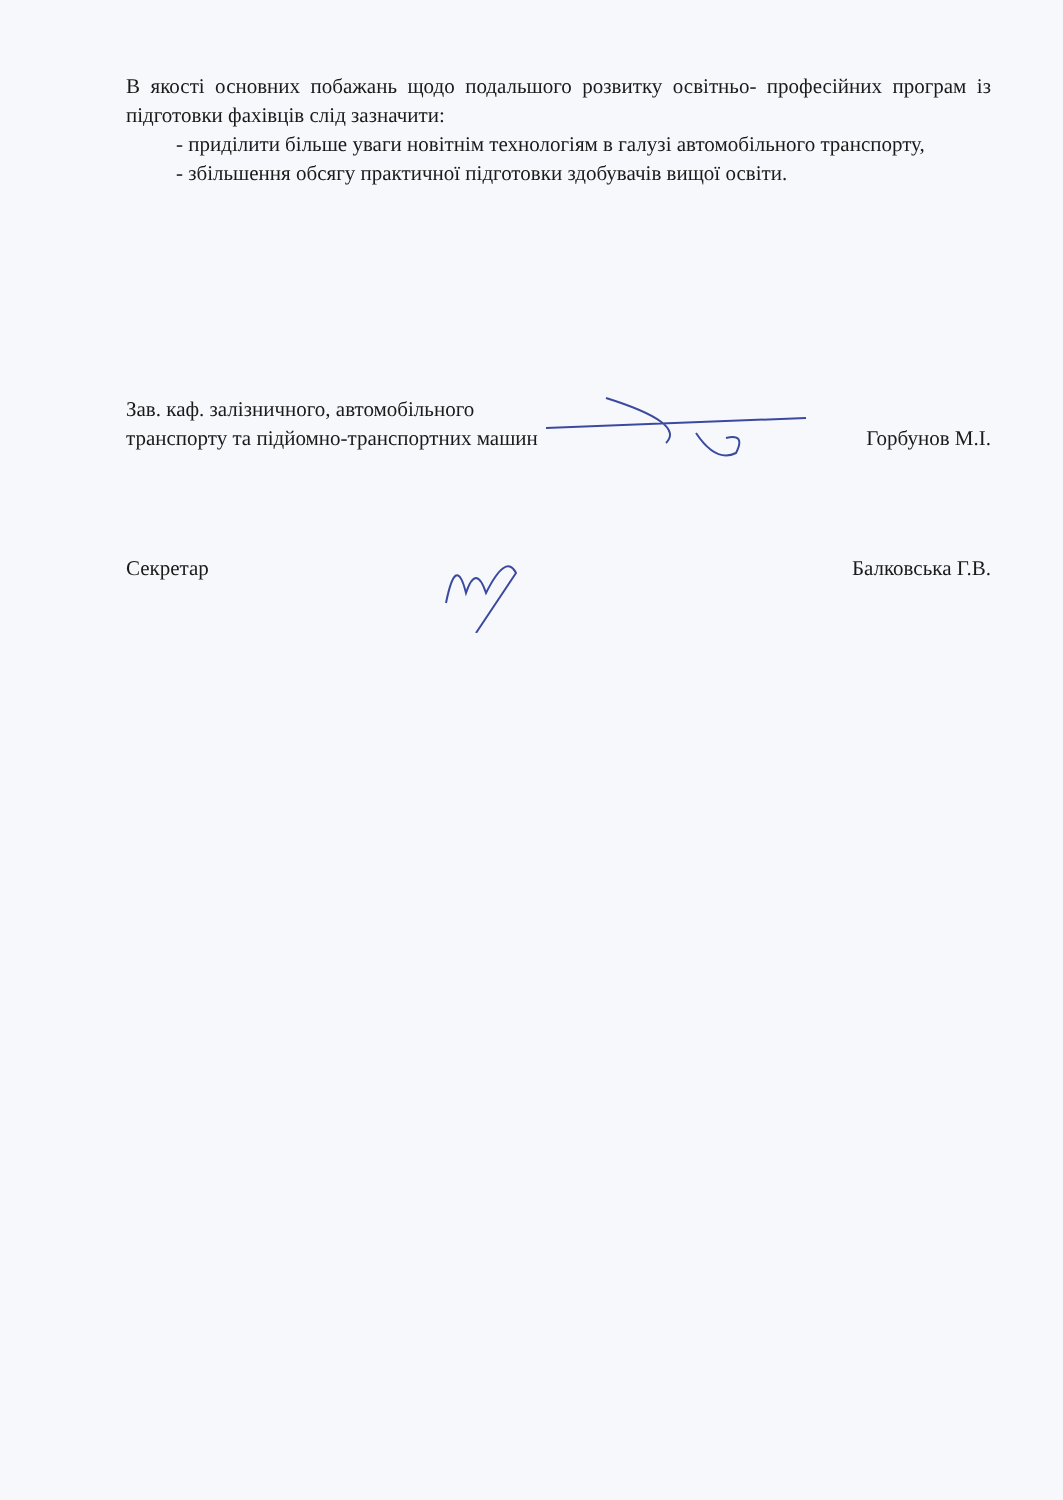В якості основних побажань щодо подальшого розвитку освітньо- професійних програм із підготовки фахівців слід зазначити:
- приділити більше уваги новітнім технологіям в галузі автомобільного транспорту,
- збільшення обсягу практичної підготовки здобувачів вищої освіти.
Зав. каф. залізничного, автомобільного транспорту та підйомно-транспортних машин
Горбунов М.І.
Секретар
Балковська Г.В.